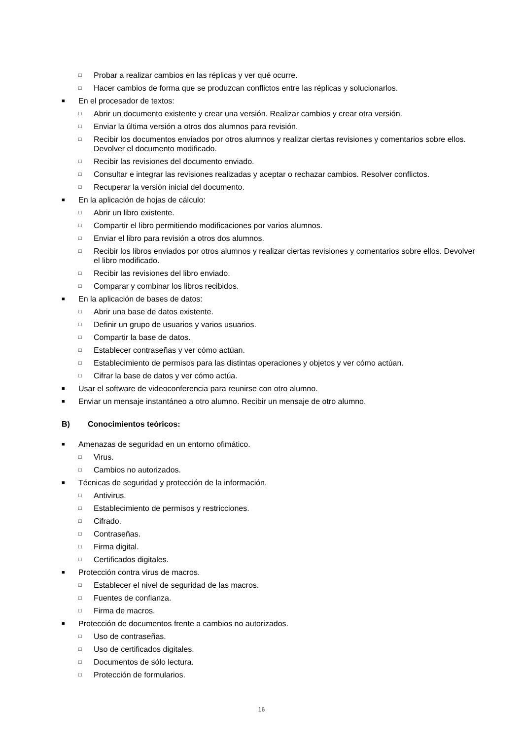□ Probar a realizar cambios en las réplicas y ver qué ocurre.
□ Hacer cambios de forma que se produzcan conflictos entre las réplicas y solucionarlos.
■ En el procesador de textos:
□ Abrir un documento existente y crear una versión. Realizar cambios y crear otra versión.
□ Enviar la última versión a otros dos alumnos para revisión.
□ Recibir los documentos enviados por otros alumnos y realizar ciertas revisiones y comentarios sobre ellos. Devolver el documento modificado.
□ Recibir las revisiones del documento enviado.
□ Consultar e integrar las revisiones realizadas y aceptar o rechazar cambios. Resolver conflictos.
□ Recuperar la versión inicial del documento.
■ En la aplicación de hojas de cálculo:
□ Abrir un libro existente.
□ Compartir el libro permitiendo modificaciones por varios alumnos.
□ Enviar el libro para revisión a otros dos alumnos.
□ Recibir los libros enviados por otros alumnos y realizar ciertas revisiones y comentarios sobre ellos. Devolver el libro modificado.
□ Recibir las revisiones del libro enviado.
□ Comparar y combinar los libros recibidos.
■ En la aplicación de bases de datos:
□ Abrir una base de datos existente.
□ Definir un grupo de usuarios y varios usuarios.
□ Compartir la base de datos.
□ Establecer contraseñas y ver cómo actúan.
□ Establecimiento de permisos para las distintas operaciones y objetos y ver cómo actúan.
□ Cifrar la base de datos y ver cómo actúa.
■ Usar el software de videoconferencia para reunirse con otro alumno.
■ Enviar un mensaje instantáneo a otro alumno. Recibir un mensaje de otro alumno.
B) Conocimientos teóricos:
■ Amenazas de seguridad en un entorno ofimático.
□ Virus.
□ Cambios no autorizados.
■ Técnicas de seguridad y protección de la información.
□ Antivirus.
□ Establecimiento de permisos y restricciones.
□ Cifrado.
□ Contraseñas.
□ Firma digital.
□ Certificados digitales.
■ Protección contra virus de macros.
□ Establecer el nivel de seguridad de las macros.
□ Fuentes de confianza.
□ Firma de macros.
■ Protección de documentos frente a cambios no autorizados.
□ Uso de contraseñas.
□ Uso de certificados digitales.
□ Documentos de sólo lectura.
□ Protección de formularios.
16